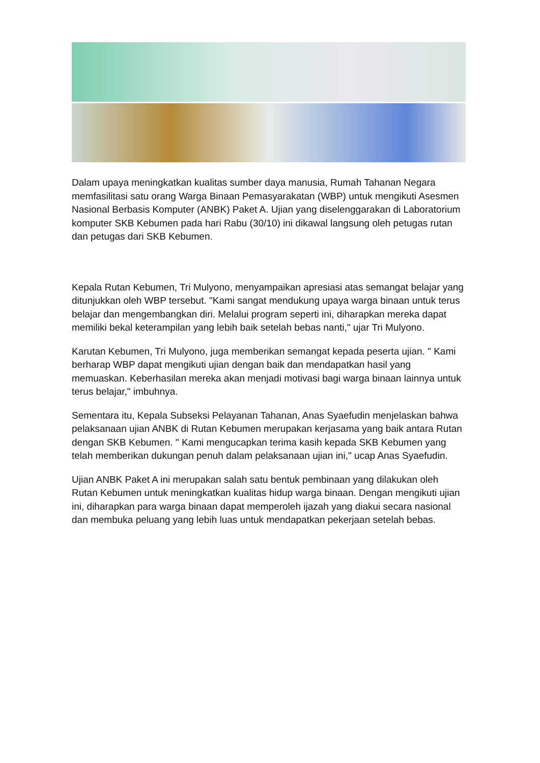Dalam upaya meningkatkan kualitas sumber daya manusia, Rumah Tahanan Negara memfasilitasi satu orang Warga Binaan Pemasyarakatan (WBP) untuk mengikuti Asesmen Nasional Berbasis Komputer (ANBK) Paket A. Ujian yang diselenggarakan di Laboratorium komputer SKB Kebumen pada hari Rabu (30/10) ini dikawal langsung oleh petugas rutan dan petugas dari SKB Kebumen.
Kepala Rutan Kebumen, Tri Mulyono, menyampaikan apresiasi atas semangat belajar yang ditunjukkan oleh WBP tersebut. "Kami sangat mendukung upaya warga binaan untuk terus belajar dan mengembangkan diri. Melalui program seperti ini, diharapkan mereka dapat memiliki bekal keterampilan yang lebih baik setelah bebas nanti," ujar Tri Mulyono.
Karutan Kebumen, Tri Mulyono, juga memberikan semangat kepada peserta ujian. " Kami berharap WBP dapat mengikuti ujian dengan baik dan mendapatkan hasil yang memuaskan. Keberhasilan mereka akan menjadi motivasi bagi warga binaan lainnya untuk terus belajar," imbuhnya.
Sementara itu, Kepala Subseksi Pelayanan Tahanan, Anas Syaefudin menjelaskan bahwa pelaksanaan ujian ANBK di Rutan Kebumen merupakan kerjasama yang baik antara Rutan dengan SKB Kebumen. " Kami mengucapkan terima kasih kepada SKB Kebumen yang telah memberikan dukungan penuh dalam pelaksanaan ujian ini," ucap Anas Syaefudin.
Ujian ANBK Paket A ini merupakan salah satu bentuk pembinaan yang dilakukan oleh Rutan Kebumen untuk meningkatkan kualitas hidup warga binaan. Dengan mengikuti ujian ini, diharapkan para warga binaan dapat memperoleh ijazah yang diakui secara nasional dan membuka peluang yang lebih luas untuk mendapatkan pekerjaan setelah bebas.